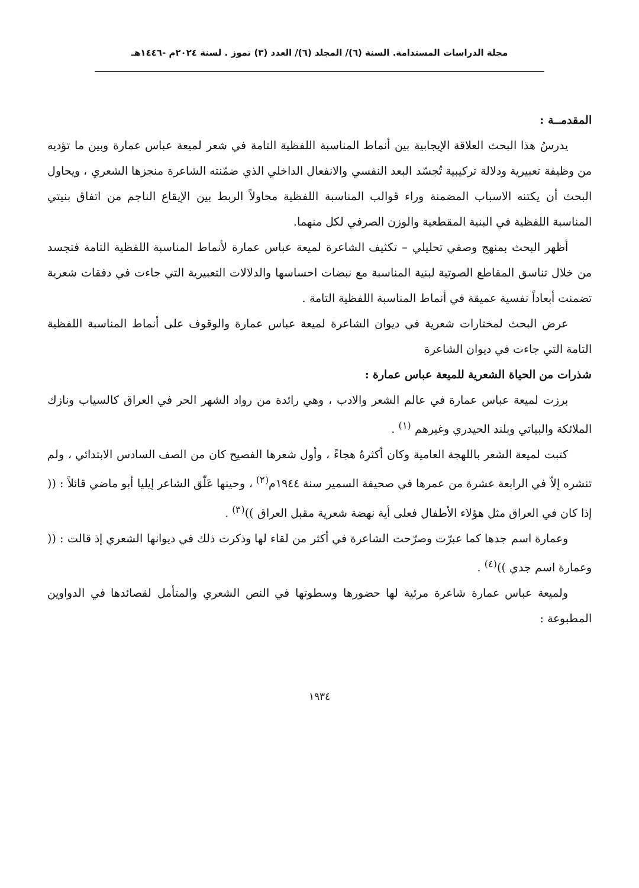مجلة الدراسات المستدامة. السنة (٦)/ المجلد (٦)/ العدد (٣) تموز . لسنة ٢٠٢٤م -١٤٤٦هـ
المقدمــة :
يدرسُ هذا البحث العلاقة الإيجابية بين أنماط المناسبة اللفظية التامة في شعر لميعة عباس عمارة وبين ما تؤديه من وظيفة تعبيرية ودلالة تركيبية تُجسّد البعد النفسي والانفعال الداخلي الذي ضمّنته الشاعرة منجزها الشعري ، ويحاول البحث أن يكتنه الاسباب المضمنة وراء قوالب المناسبة اللفظية محاولاً الربط بين الإيقاع الناجم من اتفاق بنيتي المناسبة اللفظية في البنية المقطعية والوزن الصرفي لكل منهما.
أظهر البحث بمنهج وصفي تحليلي – تكثيف الشاعرة لميعة عباس عمارة لأنماط المناسبة اللفظية التامة فتجسد من خلال تناسق المقاطع الصوتية لبنية المناسبة مع نبضات احساسها والدلالات التعبيرية التي جاءت في دفقات شعرية تضمنت أبعاداً نفسية عميقة في أنماط المناسبة اللفظية التامة .
عرض البحث لمختارات شعرية في ديوان الشاعرة لميعة عباس عمارة والوقوف على أنماط المناسبة اللفظية التامة التي جاءت في ديوان الشاعرة
شذرات من الحياة الشعرية للميعة عباس عمارة :
برزت لميعة عباس عمارة في عالم الشعر والادب ، وهي رائدة من رواد الشهر الحر في العراق كالسياب ونازك الملائكة والبياتي وبلند الحيدري وغيرهم <sup>(١)</sup> .
كتبت لميعة الشعر باللهجة العامية وكان أكثرهُ هجاءً ، وأول شعرها الفصيح كان من الصف السادس الابتدائي ، ولم تنشره إلاّ في الرابعة عشرة من عمرها في صحيفة السمير سنة ١٩٤٤م<sup>(٢)</sup> ، وحينها عَلّق الشاعر إيليا أبو ماضي قائلاً : (( إذا كان في العراق مثل هؤلاء الأطفال فعلى أية نهضة شعرية مقبل العراق ))<sup>(٣)</sup> .
وعمارة اسم جدها كما عبرّت وصرّحت الشاعرة في أكثر من لقاء لها وذكرت ذلك في ديوانها الشعري إذ قالت : (( وعمارة اسم جدي ))<sup>(٤)</sup> .
ولميعة عباس عمارة شاعرة مرئية لها حضورها وسطوتها في النص الشعري والمتأمل لقصائدها في الدواوين المطبوعة :
١٩٣٤